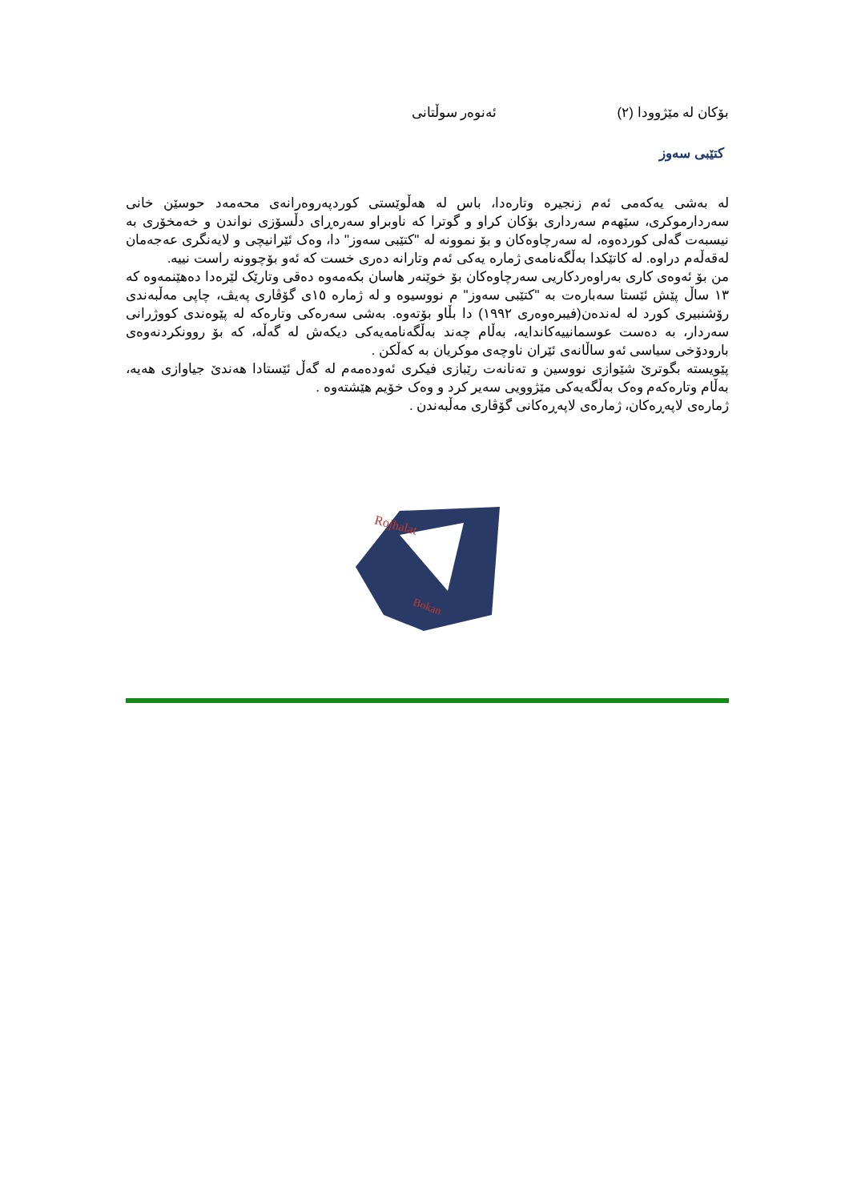بۆکان لە مێژوودا (٢) ئەنوەر سوڵتانی
کتێبی سەوز
لە بەشی یەکەمی ئەم زنجیرە وتارەدا، باس لە هەڵوێستی کوردپەروەرانەی محەمەد حوسێن خانی سەردارموکری، سێهەم سەرداری بۆکان کراو و گوترا کە ناوبراو سەرەڕای دڵسۆزی نواندن و خەمخۆری بە نیسبەت گەلی کوردەوە، لە سەرچاوەکان و بۆ نموونە لە "کتێبی سەوز" دا، وەک ئێرانیچی و لایەنگری عەجەمان لەقەڵەم دراوە. لە کاتێکدا بەڵگەنامەی ژمارە یەکی ئەم وتارانە دەری خست کە ئەو بۆچوونە راست نییە.
من بۆ ئەوەی کاری بەراوەردکاریی سەرچاوەکان بۆ خوێنەر هاسان بکەمەوە دەقی وتارێک لێرەدا دەهێنمەوە کە ١٣ ساڵ پێش ئێستا سەبارەت بە "کتێبی سەوز" م نووسیوە و لە ژمارە ١٥ی گۆڤاری پەیڤ، چاپی مەڵبەندی رۆشنبیری کورد لە لەندەن(فیبرەوەری ١٩٩٢) دا بڵاو بۆتەوە. بەشی سەرەکی وتارەکە لە پێوەندی کووژرانی سەردار، بە دەست عوسمانییەکاندایە، بەڵام چەند بەڵگەنامەیەکی دیکەش لە گەڵە، کە بۆ روونکردنەوەی بارودۆخی سیاسی ئەو ساڵانەی ئێران ناوچەی موکریان بە کەڵکن .
پێویستە بگوترێ شێوازی نووسین و تەنانەت رێبازی فیکری ئەودەمەم لە گەڵ ئێستادا هەندێ جیاوازی هەیە، بەڵام وتارەکەم وەک بەڵگەیەکی مێژوویی سەیر کرد و وەک خۆیم هێشتەوە .
ژمارەی لاپەڕەکان، ژمارەی لاپەڕەکانی گۆڤاری مەڵبەندن .
Rojhalat
Bokan